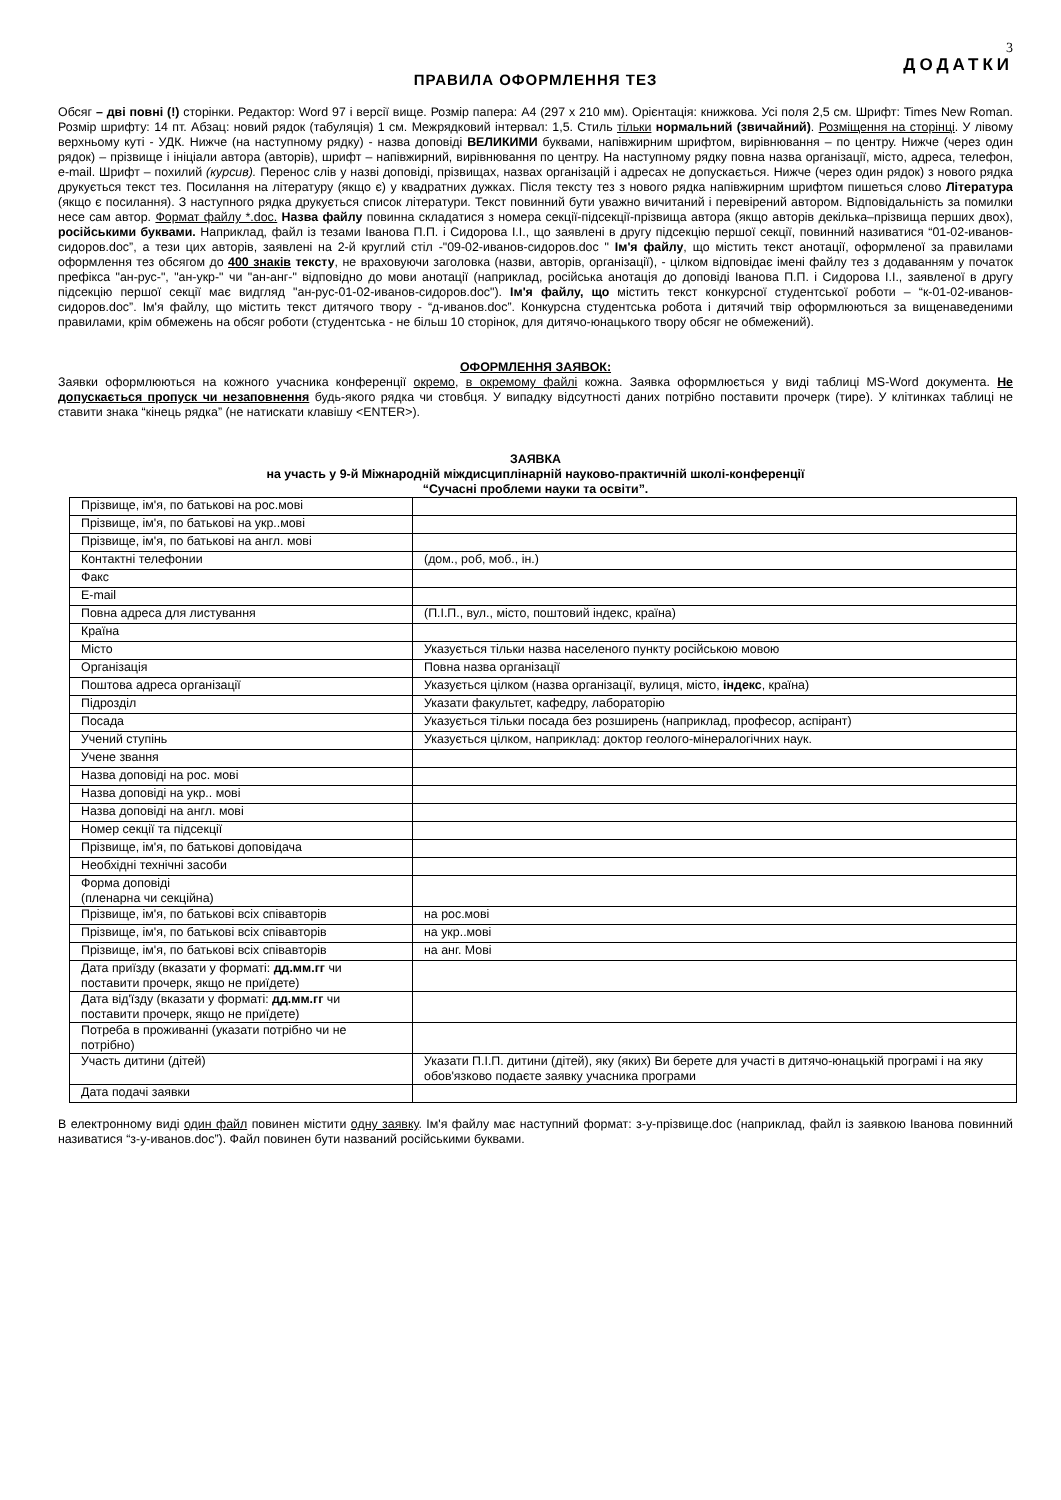3
ДОДАТКИ
ПРАВИЛА ОФОРМЛЕННЯ ТЕЗ
Обсяг – дві повні (!) сторінки. Редактор: Word 97 і версії вище. Розмір папера: А4 (297 х 210 мм). Орієнтація: книжкова. Усі поля 2,5 см. Шрифт: Times New Roman. Розмір шрифту: 14 пт. Абзац: новий рядок (табуляція) 1 см. Межрядковий інтервал: 1,5. Стиль тільки нормальний (звичайний). Розміщення на сторінці. У лівому верхньому куті - УДК. Нижче (на наступному рядку) - назва доповіді ВЕЛИКИМИ буквами, напівжирним шрифтом, вирівнювання – по центру. Нижче (через один рядок) – прізвище і ініціали автора (авторів), шрифт – напівжирний, вирівнювання по центру. На наступному рядку повна назва організації, місто, адреса, телефон, e-mail. Шрифт – похилий (курсив). Перенос слів у назві доповіді, прізвищах, назвах організацій і адресах не допускається. Нижче (через один рядок) з нового рядка друкується текст тез. Посилання на літературу (якщо є) у квадратних дужках. Після тексту тез з нового рядка напівжирним шрифтом пишеться слово Література (якщо є посилання). З наступного рядка друкується список літератури. Текст повинний бути уважно вичитаний і перевірений автором. Відповідальність за помилки несе сам автор. Формат файлу *.doc. Назва файлу повинна складатися з номера секції-підсекції-прізвища автора (якщо авторів декілька–прізвища перших двох), російськими буквами. Наприклад, файл із тезами Іванова П.П. і Сидорова І.І., що заявлені в другу підсекцію першої секції, повинний називатися “01-02-иванов-сидоров.doc”, а тези цих авторів, заявлені на 2-й круглий стіл -"09-02-иванов-сидоров.doc " Ім'я файлу, що містить текст анотації, оформленої за правилами оформлення тез обсягом до 400 знаків тексту, не враховуючи заголовка (назви, авторів, організації), - цілком відповідає імені файлу тез з додаванням у початок префікса "ан-рус-", "ан-укр-" чи "ан-анг-" відповідно до мови анотації (наприклад, російська анотація до доповіді Іванова П.П. і Сидорова І.І., заявленої в другу підсекцію першої секції має видгляд "ан-рус-01-02-иванов-сидоров.doc"). Ім'я файлу, що містить текст конкурсної студентської роботи – “к-01-02-иванов-сидоров.doc”. Ім'я файлу, що містить текст дитячого твору - “д-иванов.doc”. Конкурсна студентська робота і дитячий твір оформлюються за вищенаведеними правилами, крім обмежень на обсяг роботи (студентська - не більш 10 сторінок, для дитячо-юнацького твору обсяг не обмежений).
ОФОРМЛЕННЯ ЗАЯВОК:
Заявки оформлюються на кожного учасника конференції окремо, в окремому файлі кожна. Заявка оформлюється у виді таблиці MS-Word документа. Не допускається пропуск чи незаповнення будь-якого рядка чи стовбця. У випадку відсутності даних потрібно поставити прочерк (тире). У клітинках таблиці не ставити знака “кінець рядка” (не натискати клавішу <ENTER>).
ЗАЯВКА
на участь у 9-й Міжнародній міждисциплінарній науково-практичній школі-конференції
“Сучасні проблеми науки та освіти”.
| Прізвище, ім'я, по батькові на рос.мові | |
| Прізвище, ім'я, по батькові на укр..мові | |
| Прізвище, ім'я, по батькові на англ. мові | |
| Контактні телефонии | (дом., роб, моб., ін.) |
| Факс | |
| E-mail | |
| Повна адреса для листування | (П.І.П., вул., місто, поштовий індекс, країна) |
| Країна | |
| Місто | Указується тільки назва населеного пункту російською мовою |
| Організація | Повна назва організації |
| Поштова адреса організації | Указується цілком (назва організації, вулиця, місто, індекс , країна) |
| Підрозділ | Указати факультет, кафедру, лабораторію |
| Посада | Указується тільки посада без розширень (наприклад, професор, аспірант) |
| Учений ступінь | Указується цілком, наприклад: доктор геолого-мінералогічних наук. |
| Учене звання | |
| Назва доповіді на рос. мові | |
| Назва доповіді на укр.. мові | |
| Назва доповіді на англ. мові | |
| Номер секції та підсекції | |
| Прізвище, ім'я, по батькові доповідача | |
| Необхідні технічні засоби | |
| Форма доповіді (пленарна чи секційна) | |
| Прізвище, ім'я, по батькові всіх співавторів | на рос.мові |
| Прізвище, ім'я, по батькові всіх співавторів | на укр..мові |
| Прізвище, ім'я, по батькові всіх співавторів | на анг. Мові |
| Дата приїзду (вказати у форматі: дд.мм.гг чи поставити прочерк, якщо не приїдете) | |
| Дата від'їзду (вказати у форматі: дд.мм.гг чи поставити прочерк, якщо не приїдете) | |
| Потреба в проживанні (указати потрібно чи не потрібно) | |
| Участь дитини (дітей) | Указати П.І.П. дитини (дітей), яку (яких) Ви берете для участі в дитячо-юнацькій програмі і на яку обов'язково подаєте заявку учасника програми |
| Дата подачі заявки | |
В електронному виді один файл повинен містити одну заявку. Ім'я файлу має наступний формат: з-у-прізвище.doc (наприклад, файл із заявкою Іванова повинний називатися “з-у-иванов.doc”). Файл повинен бути названий російськими буквами.